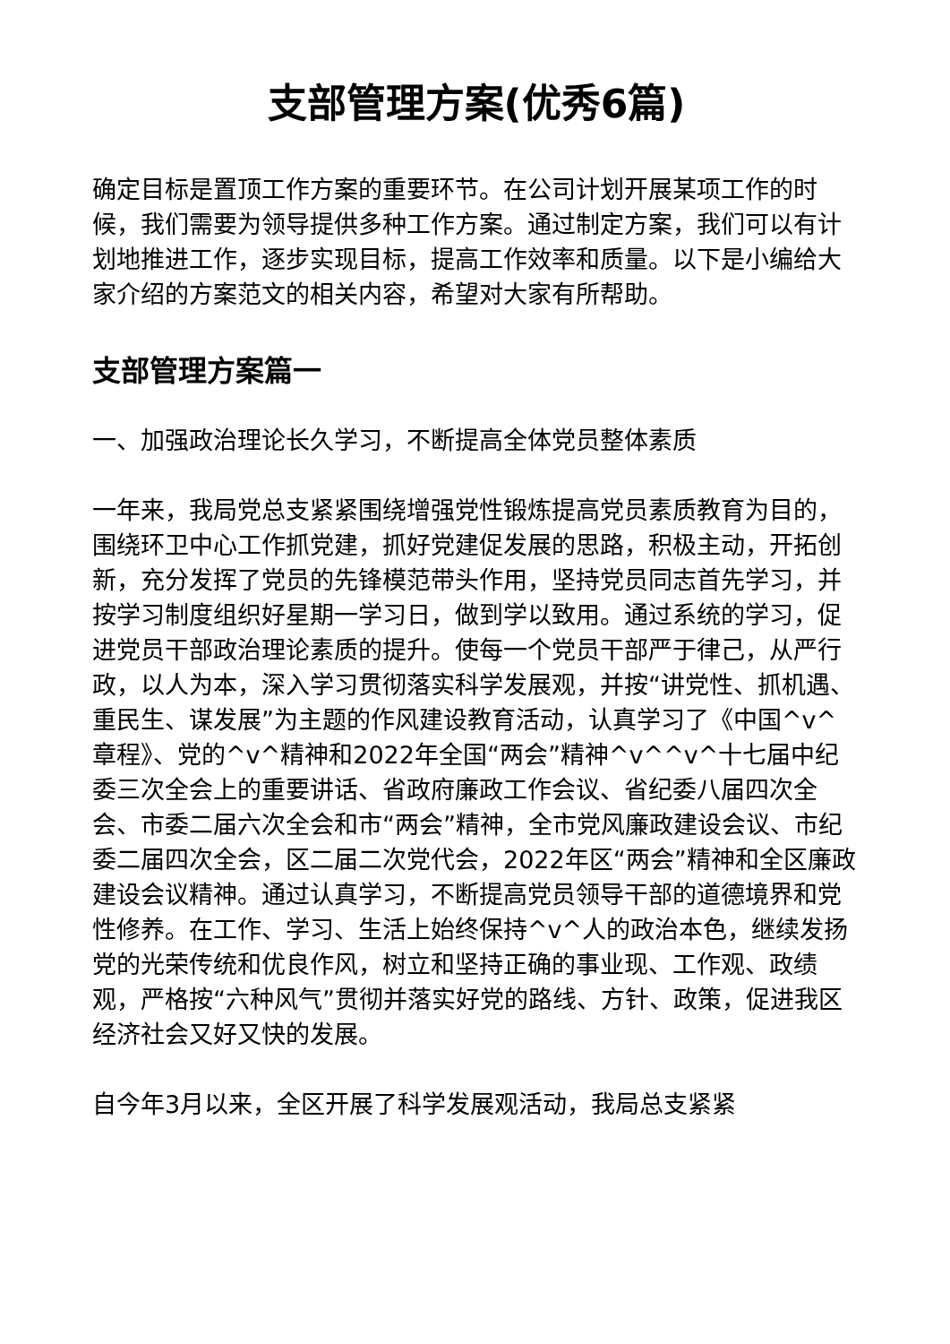支部管理方案(优秀6篇)
确定目标是置顶工作方案的重要环节。在公司计划开展某项工作的时候，我们需要为领导提供多种工作方案。通过制定方案，我们可以有计划地推进工作，逐步实现目标，提高工作效率和质量。以下是小编给大家介绍的方案范文的相关内容，希望对大家有所帮助。
支部管理方案篇一
一、加强政治理论长久学习，不断提高全体党员整体素质
一年来，我局党总支紧紧围绕增强党性锻炼提高党员素质教育为目的，围绕环卫中心工作抓党建，抓好党建促发展的思路，积极主动，开拓创新，充分发挥了党员的先锋模范带头作用，坚持党员同志首先学习，并按学习制度组织好星期一学习日，做到学以致用。通过系统的学习，促进党员干部政治理论素质的提升。使每一个党员干部严于律己，从严行政，以人为本，深入学习贯彻落实科学发展观，并按“讲党性、抓机遇、重民生、谋发展”为主题的作风建设教育活动，认真学习了《中国^v^章程》、党的^v^精神和2022年全国“两会”精神^v^^v^十七届中纪委三次全会上的重要讲话、省政府廉政工作会议、省纪委八届四次全会、市委二届六次全会和市“两会”精神，全市党风廉政建设会议、市纪委二届四次全会，区二届二次党代会，2022年区“两会”精神和全区廉政建设会议精神。通过认真学习，不断提高党员领导干部的道德境界和党性修养。在工作、学习、生活上始终保持^v^人的政治本色，继续发扬党的光荣传统和优良作风，树立和坚持正确的事业现、工作观、政绩观，严格按“六种风气”贯彻并落实好党的路线、方针、政策，促进我区经济社会又好又快的发展。
自今年3月以来，全区开展了科学发展观活动，我局总支紧紧